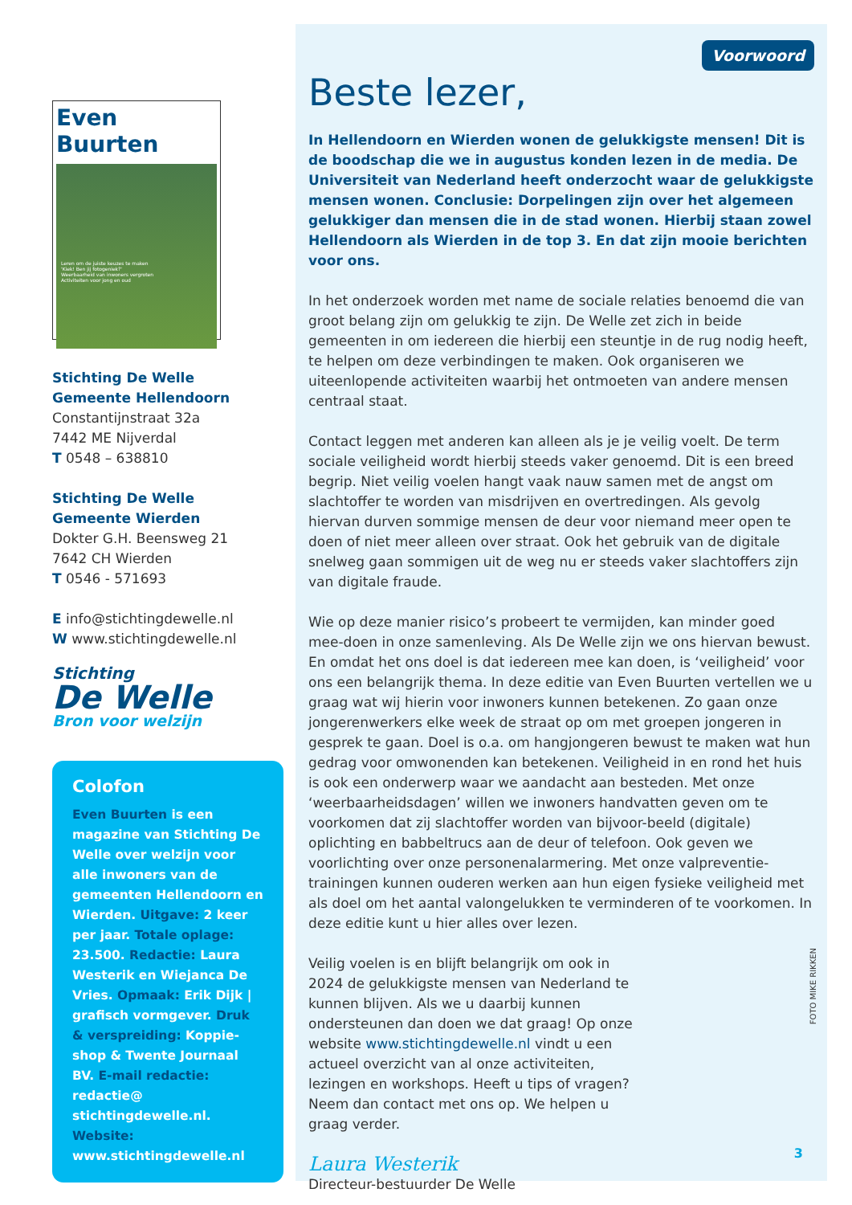Even Buurten
Leren om de juiste keuzes te maken
'Kiek! Ben jij fotogeniek?'
Weerbaarheid van inwoners vergroten
Activiteiten voor jong en oud
Stichting De Welle
Gemeente Hellendoorn
Constantijnstraat 32a
7442 ME Nijverdal
T 0548 – 638810
Stichting De Welle
Gemeente Wierden
Dokter G.H. Beensweg 21
7642 CH Wierden
T 0546 - 571693
E info@stichtingdewelle.nl
W www.stichtingdewelle.nl
Stichting
De Welle
Bron voor welzijn
Colofon
Even Buurten is een magazine van Stichting De Welle over welzijn voor alle inwoners van de gemeenten Hellendoorn en Wierden. Uitgave: 2 keer per jaar. Totale oplage: 23.500. Redactie: Laura Westerik en Wiejanca De Vries. Opmaak: Erik Dijk | grafisch vormgever. Druk & verspreiding: Koppie-shop & Twente Journaal BV. E-mail redactie: redactie@ stichtingdewelle.nl. Website: www.stichtingdewelle.nl
Voorwoord
Beste lezer,
In Hellendoorn en Wierden wonen de gelukkigste mensen! Dit is de boodschap die we in augustus konden lezen in de media. De Universiteit van Nederland heeft onderzocht waar de gelukkigste mensen wonen. Conclusie: Dorpelingen zijn over het algemeen gelukkiger dan mensen die in de stad wonen. Hierbij staan zowel Hellendoorn als Wierden in de top 3. En dat zijn mooie berichten voor ons.
In het onderzoek worden met name de sociale relaties benoemd die van groot belang zijn om gelukkig te zijn. De Welle zet zich in beide gemeenten in om iedereen die hierbij een steuntje in de rug nodig heeft, te helpen om deze verbindingen te maken. Ook organiseren we uiteenlopende activiteiten waarbij het ontmoeten van andere mensen centraal staat.
Contact leggen met anderen kan alleen als je je veilig voelt. De term sociale veiligheid wordt hierbij steeds vaker genoemd. Dit is een breed begrip. Niet veilig voelen hangt vaak nauw samen met de angst om slachtoffer te worden van misdrijven en overtredingen. Als gevolg hiervan durven sommige mensen de deur voor niemand meer open te doen of niet meer alleen over straat. Ook het gebruik van de digitale snelweg gaan sommigen uit de weg nu er steeds vaker slachtoffers zijn van digitale fraude.
Wie op deze manier risico’s probeert te vermijden, kan minder goed mee-doen in onze samenleving. Als De Welle zijn we ons hiervan bewust. En omdat het ons doel is dat iedereen mee kan doen, is ‘veiligheid’ voor ons een belangrijk thema. In deze editie van Even Buurten vertellen we u graag wat wij hierin voor inwoners kunnen betekenen. Zo gaan onze jongerenwerkers elke week de straat op om met groepen jongeren in gesprek te gaan. Doel is o.a. om hangjongeren bewust te maken wat hun gedrag voor omwonenden kan betekenen. Veiligheid in en rond het huis is ook een onderwerp waar we aandacht aan besteden. Met onze ‘weerbaarheidsdagen’ willen we inwoners handvatten geven om te voorkomen dat zij slachtoffer worden van bijvoor-beeld (digitale) oplichting en babbeltrucs aan de deur of telefoon. Ook geven we voorlichting over onze personenalarmering. Met onze valpreventie-trainingen kunnen ouderen werken aan hun eigen fysieke veiligheid met als doel om het aantal valongelukken te verminderen of te voorkomen. In deze editie kunt u hier alles over lezen.
Veilig voelen is en blijft belangrijk om ook in 2024 de gelukkigste mensen van Nederland te kunnen blijven. Als we u daarbij kunnen ondersteunen dan doen we dat graag! Op onze website www.stichtingdewelle.nl vindt u een actueel overzicht van al onze activiteiten, lezingen en workshops. Heeft u tips of vragen? Neem dan contact met ons op. We helpen u graag verder.
Laura Westerik
Directeur-bestuurder De Welle
FOTO MIKE RIKKEN
3